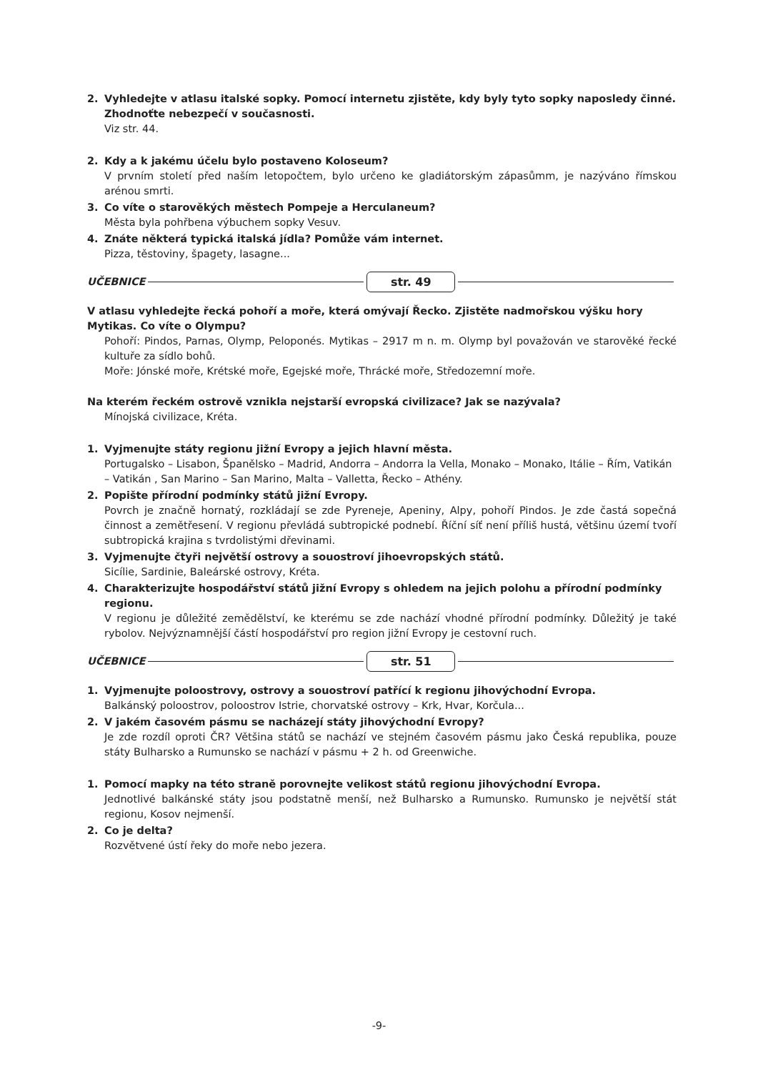2. Vyhledejte v atlasu italské sopky. Pomocí internetu zjistěte, kdy byly tyto sopky naposledy činné. Zhodnoťte nebezpečí v současnosti.
Viz str. 44.
2. Kdy a k jakému účelu bylo postaveno Koloseum?
V prvním století před naším letopočtem, bylo určeno ke gladiátorským zápasůmm, je nazýváno římskou arénou smrti.
3. Co víte o starověkých městech Pompeje a Herculaneum?
Města byla pohřbena výbuchem sopky Vesuv.
4. Znáte některá typická italská jídla? Pomůže vám internet.
Pizza, těstoviny, špagety, lasagne...
UČEBNICE str. 49
V atlasu vyhledejte řecká pohoří a moře, která omývají Řecko. Zjistěte nadmořskou výšku hory Mytikas. Co víte o Olympu?
Pohoří: Pindos, Parnas, Olymp, Peloponés. Mytikas – 2917 m n. m. Olymp byl považován ve starověké řecké kultuře za sídlo bohů.
Moře: Jónské moře, Krétské moře, Egejské moře, Thrácké moře, Středozemní moře.
Na kterém řeckém ostrově vznikla nejstarší evropská civilizace? Jak se nazývala?
Mínojská civilizace, Kréta.
1. Vyjmenujte státy regionu jižní Evropy a jejich hlavní města.
Portugalsko – Lisabon, Španělsko – Madrid, Andorra – Andorra la Vella, Monako – Monako, Itálie – Řím, Vatikán – Vatikán , San Marino – San Marino, Malta – Valletta, Řecko – Athény.
2. Popište přírodní podmínky států jižní Evropy.
Povrch je značně hornatý, rozkládají se zde Pyreneje, Apeniny, Alpy, pohoří Pindos. Je zde častá sopečná činnost a zemětřesení. V regionu převládá subtropické podnebí. Říční síť není příliš hustá, většinu území tvoří subtropická krajina s tvrdolistými dřevinami.
3. Vyjmenujte čtyři největší ostrovy a souostroví jihoevropských států.
Sicílie, Sardinie, Baleárské ostrovy, Kréta.
4. Charakterizujte hospodářství států jižní Evropy s ohledem na jejich polohu a přírodní podmínky regionu.
V regionu je důležité zemědělství, ke kterému se zde nachází vhodné přírodní podmínky. Důležitý je také rybolov. Nejvýznamnější částí hospodářství pro region jižní Evropy je cestovní ruch.
UČEBNICE str. 51
1. Vyjmenujte poloostrovy, ostrovy a souostroví patřící k regionu jihovýchodní Evropa.
Balkánský poloostrov, poloostrov Istrie, chorvatské ostrovy – Krk, Hvar, Korčula...
2. V jakém časovém pásmu se nacházejí státy jihovýchodní Evropy?
Je zde rozdíl oproti ČR? Většina států se nachází ve stejném časovém pásmu jako Česká republika, pouze státy Bulharsko a Rumunsko se nachází v pásmu + 2 h. od Greenwiche.
1. Pomocí mapky na této straně porovnejte velikost států regionu jihovýchodní Evropa.
Jednotlivé balkánské státy jsou podstatně menší, než Bulharsko a Rumunsko. Rumunsko je největší stát regionu, Kosov nejmenší.
2. Co je delta?
Rozvětvené ústí řeky do moře nebo jezera.
-9-